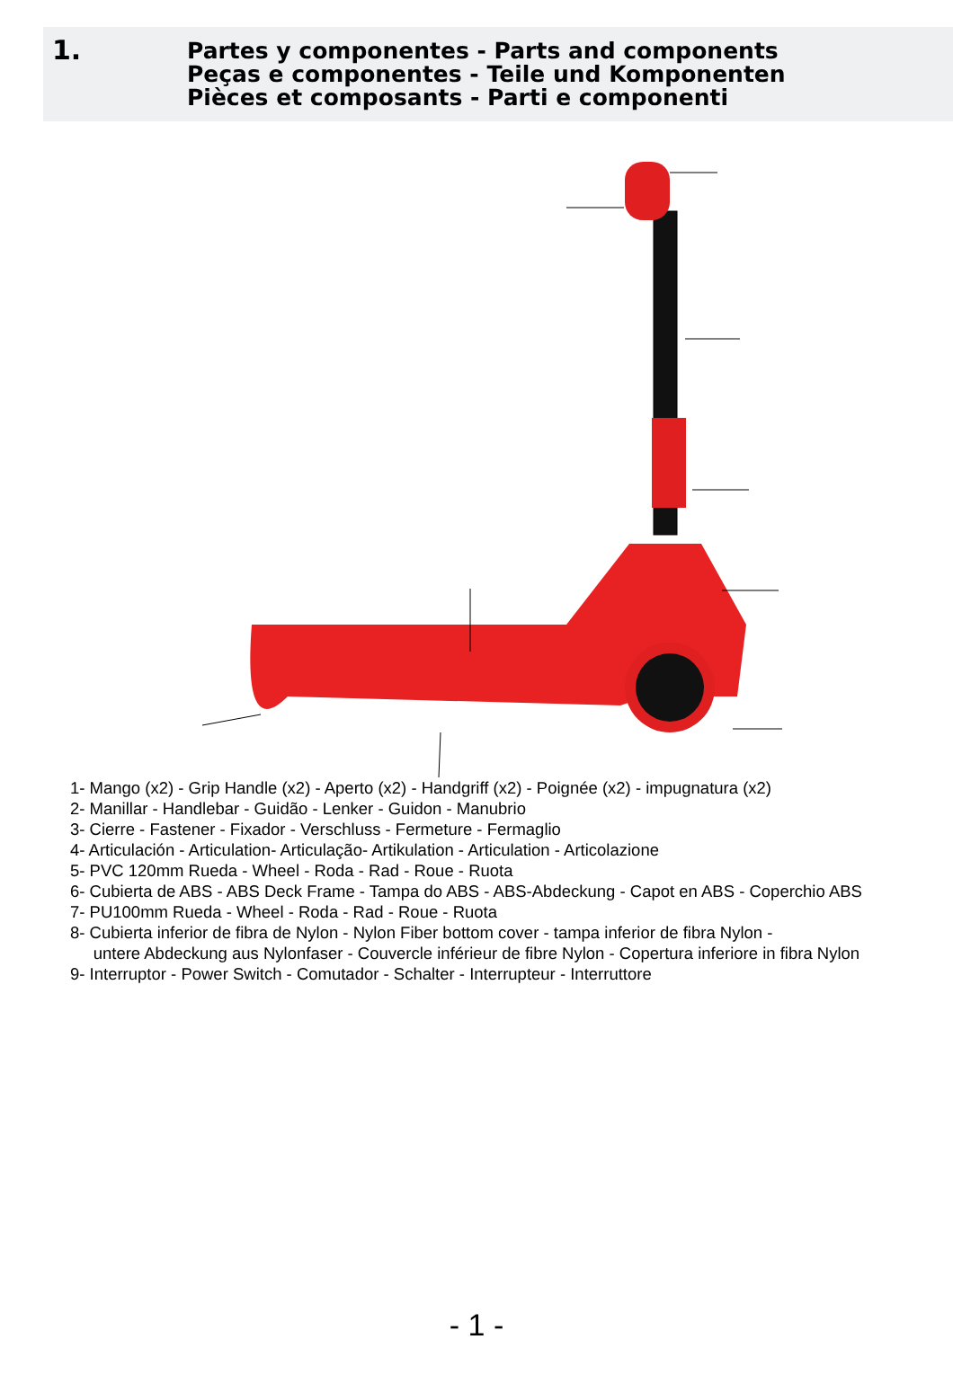1.
Partes y componentes - Parts and components
Peças e componentes - Teile und Komponenten
Pièces et composants - Parti e componenti
1- Mango (x2) - Grip Handle (x2) - Aperto (x2) - Handgriff (x2) - Poignée (x2) - impugnatura (x2)
2- Manillar - Handlebar - Guidão - Lenker - Guidon - Manubrio
3- Cierre - Fastener - Fixador - Verschluss - Fermeture - Fermaglio
4- Articulación - Articulation- Articulação- Artikulation - Articulation - Articolazione
5- PVC 120mm Rueda - Wheel - Roda - Rad - Roue - Ruota
6- Cubierta de ABS - ABS Deck Frame - Tampa do ABS - ABS-Abdeckung - Capot en ABS - Coperchio ABS
7- PU100mm Rueda - Wheel - Roda - Rad - Roue - Ruota
8- Cubierta inferior de fibra de Nylon - Nylon Fiber bottom cover - tampa inferior de fibra Nylon -
untere Abdeckung aus Nylonfaser - Couvercle inférieur de fibre Nylon - Copertura inferiore in fibra Nylon
9- Interruptor - Power Switch - Comutador - Schalter - Interrupteur - Interruttore
- 1 -